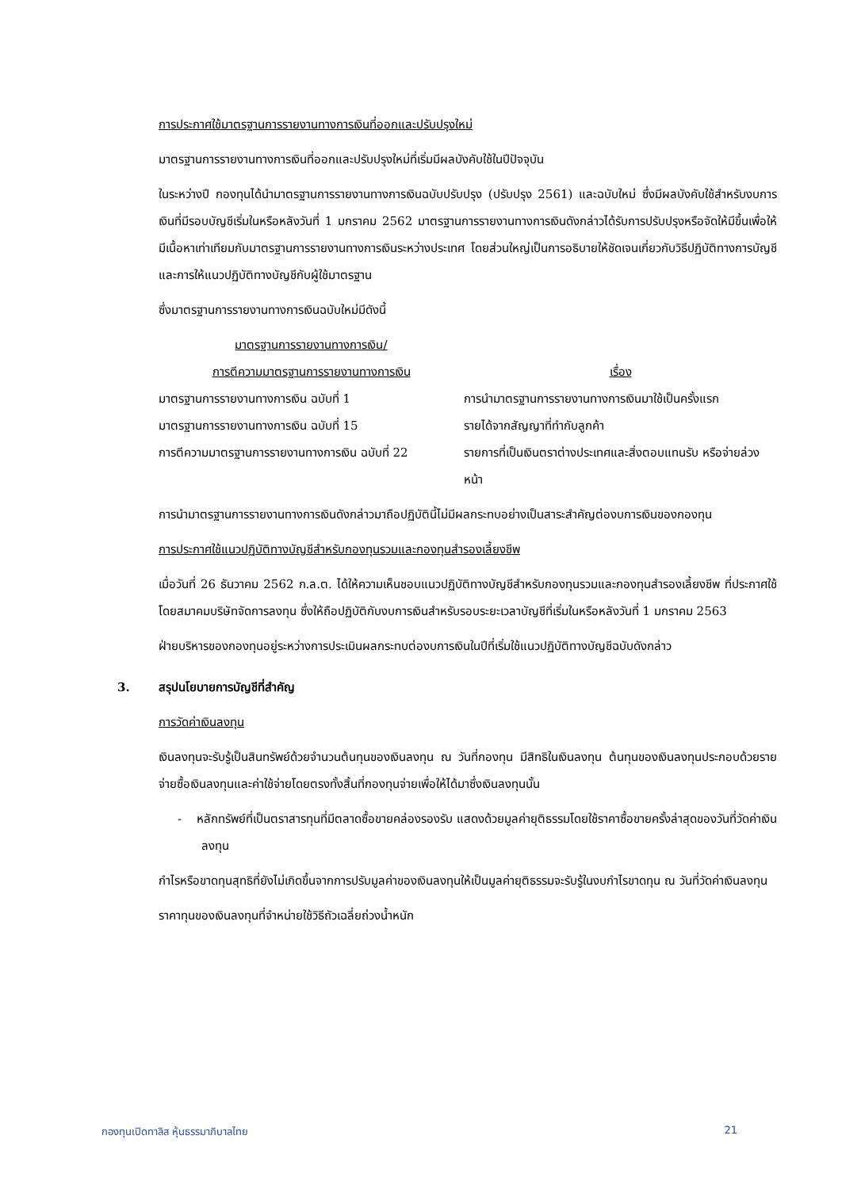การประกาศใช้มาตรฐานการรายงานทางการเงินที่ออกและปรับปรุงใหม่
มาตรฐานการรายงานทางการเงินที่ออกและปรับปรุงใหม่ที่เริ่มมีผลบังคับใช้ในปีปัจจุบัน
ในระหว่างปี กองทุนได้นำมาตรฐานการรายงานทางการเงินฉบับปรับปรุง (ปรับปรุง 2561) และฉบับใหม่ ซึ่งมีผลบังคับใช้สำหรับงบการเงินที่มีรอบบัญชีเริ่มในหรือหลังวันที่ 1 มกราคม 2562 มาตรฐานการรายงานทางการเงินดังกล่าวได้รับการปรับปรุงหรือจัดให้มีขึ้นเพื่อให้มีเนื้อหาเท่าเทียมกับมาตรฐานการรายงานทางการเงินระหว่างประเทศ โดยส่วนใหญ่เป็นการอธิบายให้ชัดเจนเกี่ยวกับวิธีปฏิบัติทางการบัญชีและการให้แนวปฏิบัติทางบัญชีกับผู้ใช้มาตรฐาน
ซึ่งมาตรฐานการรายงานทางการเงินฉบับใหม่มีดังนี้
| มาตรฐานการรายงานทางการเงิน/ การตีความมาตรฐานการรายงานทางการเงิน | เรื่อง |
| --- | --- |
| มาตรฐานการรายงานทางการเงิน ฉบับที่ 1 | การนำมาตรฐานการรายงานทางการเงินมาใช้เป็นครั้งแรก |
| มาตรฐานการรายงานทางการเงิน ฉบับที่ 15 | รายได้จากสัญญาที่ทำกับลูกค้า |
| การตีความมาตรฐานการรายงานทางการเงิน ฉบับที่ 22 | รายการที่เป็นเงินตราต่างประเทศและสิ่งตอบแทนรับ หรือจ่ายล่วงหน้า |
การนำมาตรฐานการรายงานทางการเงินดังกล่าวมาถือปฏิบัตินี้ไม่มีผลกระทบอย่างเป็นสาระสำคัญต่องบการเงินของกองทุน
การประกาศใช้แนวปฏิบัติทางบัญชีสำหรับกองทุนรวมและกองทุนสำรองเลี้ยงชีพ
เมื่อวันที่ 26 ธันวาคม 2562 ก.ล.ต. ได้ให้ความเห็นชอบแนวปฏิบัติทางบัญชีสำหรับกองทุนรวมและกองทุนสำรองเลี้ยงชีพ ที่ประกาศใช้โดยสมาคมบริษัทจัดการลงทุน ซึ่งให้ถือปฏิบัติกับงบการเงินสำหรับรอบระยะเวลาบัญชีที่เริ่มในหรือหลังวันที่ 1 มกราคม 2563
ฝ่ายบริหารของกองทุนอยู่ระหว่างการประเมินผลกระทบต่องบการเงินในปีที่เริ่มใช้แนวปฏิบัติทางบัญชีฉบับดังกล่าว
3. สรุปนโยบายการบัญชีที่สำคัญ
การวัดค่าเงินลงทุน
เงินลงทุนจะรับรู้เป็นสินทรัพย์ด้วยจำนวนต้นทุนของเงินลงทุน ณ วันที่กองทุน มีสิทธิในเงินลงทุน ต้นทุนของเงินลงทุนประกอบด้วยรายจ่ายซื้อเงินลงทุนและค่าใช้จ่ายโดยตรงทั้งสิ้นที่กองทุนจ่ายเพื่อให้ได้มาซึ่งเงินลงทุนนั้น
- หลักทรัพย์ที่เป็นตราสารทุนที่มีตลาดซื้อขายคล่องรองรับ แสดงด้วยมูลค่ายุติธรรมโดยใช้ราคาซื้อขายครั้งล่าสุดของวันที่วัดค่าเงินลงทุน
กำไรหรือขาดทุนสุทธิที่ยังไม่เกิดขึ้นจากการปรับมูลค่าของเงินลงทุนให้เป็นมูลค่ายุติธรรมจะรับรู้ในงบกำไรขาดทุน ณ วันที่วัดค่าเงินลงทุน
ราคาทุนของเงินลงทุนที่จำหน่ายใช้วิธีถัวเฉลี่ยถ่วงน้ำหนัก
กองทุนเปิดทาลิส หุ้นธรรมาภิบาลไทย 21